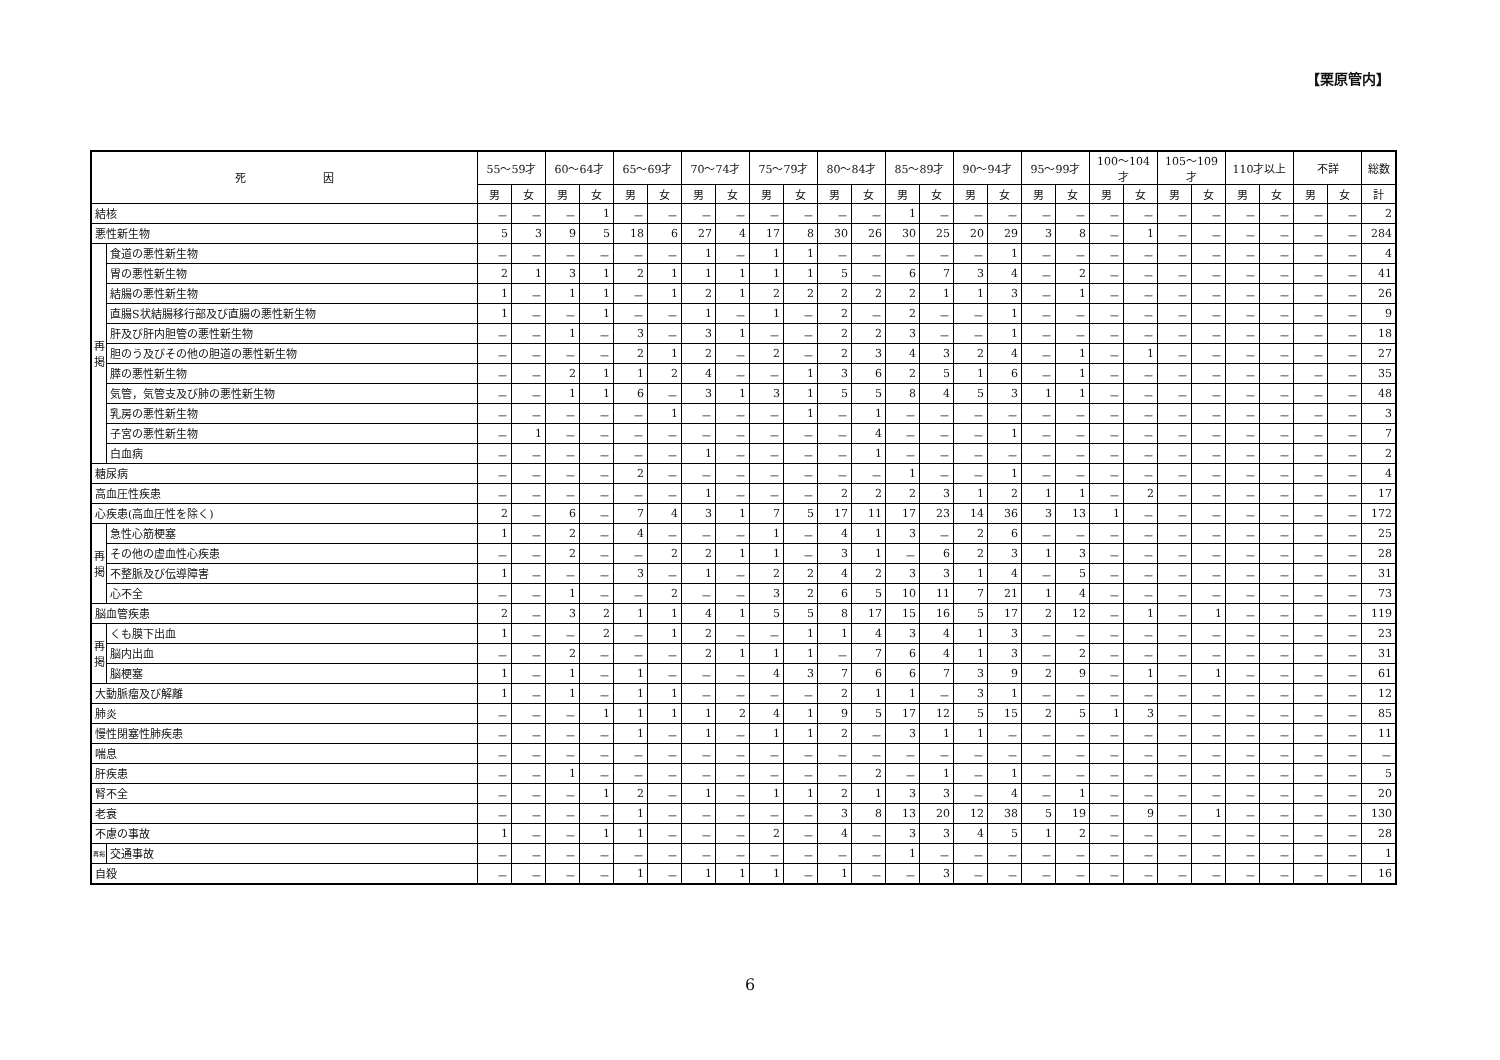【栗原管内】
| 死 因 | | 55～59才 | | 60～64才 | | 65～69才 | | 70～74才 | | 75～79才 | | 80～84才 | | 85～89才 | | 90～94才 | | 95～99才 | | 100～104才 | | 105～109才 | | 110才以上 | | 不詳 | | 総数 |
| --- | --- | --- | --- | --- | --- | --- | --- | --- | --- | --- | --- | --- | --- | --- | --- | --- | --- | --- | --- | --- | --- | --- | --- | --- | --- | --- | --- | --- |
| | | 男 | 女 | 男 | 女 | 男 | 女 | 男 | 女 | 男 | 女 | 男 | 女 | 男 | 女 | 男 | 女 | 男 | 女 | 男 | 女 | 男 | 女 | 男 | 女 | 男 | 女 | 計 |
| 結核 | | － | － | － | 1 | － | － | － | － | － | － | － | － | 1 | － | － | － | － | － | － | － | － | － | － | － | － | － | 2 |
| 悪性新生物 | | 5 | 3 | 9 | 5 | 18 | 6 | 27 | 4 | 17 | 8 | 30 | 26 | 30 | 25 | 20 | 29 | 3 | 8 | － | 1 | － | － | － | － | － | － | 284 |
| 再 掲 | 食道の悪性新生物 | － | － | － | － | － | － | 1 | － | 1 | 1 | － | － | － | － | － | 1 | － | － | － | － | － | － | － | － | － | － | 4 |
| | 胃の悪性新生物 | 2 | 1 | 3 | 1 | 2 | 1 | 1 | 1 | 1 | 1 | 5 | － | 6 | 7 | 3 | 4 | － | 2 | － | － | － | － | － | － | － | － | 41 |
| | 結腸の悪性新生物 | 1 | － | 1 | 1 | － | 1 | 2 | 1 | 2 | 2 | 2 | 2 | 2 | 1 | 1 | 3 | － | 1 | － | － | － | － | － | － | － | － | 26 |
| | 直腸S状結腸移行部及び直腸の悪性新生物 | 1 | － | － | 1 | － | － | 1 | － | 1 | － | 2 | － | 2 | － | － | 1 | － | － | － | － | － | － | － | － | － | － | 9 |
| | 肝及び肝内胆管の悪性新生物 | － | － | 1 | － | 3 | － | 3 | 1 | － | － | 2 | 2 | 3 | － | － | 1 | － | － | － | － | － | － | － | － | － | － | 18 |
| | 胆のう及びその他の胆道の悪性新生物 | － | － | － | － | 2 | 1 | 2 | － | 2 | － | 2 | 3 | 4 | 3 | 2 | 4 | － | 1 | － | 1 | － | － | － | － | － | － | 27 |
| | 膵の悪性新生物 | － | － | 2 | 1 | 1 | 2 | 4 | － | － | 1 | 3 | 6 | 2 | 5 | 1 | 6 | － | 1 | － | － | － | － | － | － | － | － | 35 |
| | 気管，気管支及び肺の悪性新生物 | － | － | 1 | 1 | 6 | － | 3 | 1 | 3 | 1 | 5 | 5 | 8 | 4 | 5 | 3 | 1 | 1 | － | － | － | － | － | － | － | － | 48 |
| | 乳房の悪性新生物 | － | － | － | － | － | 1 | － | － | － | 1 | － | 1 | － | － | － | － | － | － | － | － | － | － | － | － | － | － | 3 |
| | 子宮の悪性新生物 | － | 1 | － | － | － | － | － | － | － | － | － | 4 | － | － | － | 1 | － | － | － | － | － | － | － | － | － | － | 7 |
| | 白血病 | － | － | － | － | － | － | 1 | － | － | － | － | 1 | － | － | － | － | － | － | － | － | － | － | － | － | － | － | 2 |
| 糖尿病 | | － | － | － | － | 2 | － | － | － | － | － | － | － | 1 | － | － | 1 | － | － | － | － | － | － | － | － | － | － | 4 |
| 高血圧性疾患 | | － | － | － | － | － | － | 1 | － | － | － | 2 | 2 | 2 | 3 | 1 | 2 | 1 | 1 | － | 2 | － | － | － | － | － | － | 17 |
| 心疾患(高血圧性を除く) | | 2 | － | 6 | － | 7 | 4 | 3 | 1 | 7 | 5 | 17 | 11 | 17 | 23 | 14 | 36 | 3 | 13 | 1 | － | － | － | － | － | － | － | 172 |
| 再 掲 | 急性心筋梗塞 | 1 | － | 2 | － | 4 | － | － | － | 1 | － | 4 | 1 | 3 | － | 2 | 6 | － | － | － | － | － | － | － | － | － | － | 25 |
| | その他の虚血性心疾患 | － | － | 2 | － | － | 2 | 2 | 1 | 1 | － | 3 | 1 | － | 6 | 2 | 3 | 1 | 3 | － | － | － | － | － | － | － | － | 28 |
| | 不整脈及び伝導障害 | 1 | － | － | － | 3 | － | 1 | － | 2 | 2 | 4 | 2 | 3 | 3 | 1 | 4 | － | 5 | － | － | － | － | － | － | － | － | 31 |
| | 心不全 | － | － | 1 | － | － | 2 | － | － | 3 | 2 | 6 | 5 | 10 | 11 | 7 | 21 | 1 | 4 | － | － | － | － | － | － | － | － | 73 |
| 脳血管疾患 | | 2 | － | 3 | 2 | 1 | 1 | 4 | 1 | 5 | 5 | 8 | 17 | 15 | 16 | 5 | 17 | 2 | 12 | － | 1 | － | 1 | － | － | － | － | 119 |
| 再 掲 | くも膜下出血 | 1 | － | － | 2 | － | 1 | 2 | － | － | 1 | 1 | 4 | 3 | 4 | 1 | 3 | － | － | － | － | － | － | － | － | － | － | 23 |
| | 脳内出血 | － | － | 2 | － | － | － | 2 | 1 | 1 | 1 | － | 7 | 6 | 4 | 1 | 3 | － | 2 | － | － | － | － | － | － | － | － | 31 |
| | 脳梗塞 | 1 | － | 1 | － | 1 | － | － | － | 4 | 3 | 7 | 6 | 6 | 7 | 3 | 9 | 2 | 9 | － | 1 | － | 1 | － | － | － | － | 61 |
| 大動脈瘤及び解離 | | 1 | － | 1 | － | 1 | 1 | － | － | － | － | 2 | 1 | 1 | － | 3 | 1 | － | － | － | － | － | － | － | － | － | － | 12 |
| 肺炎 | | － | － | － | 1 | 1 | 1 | 1 | 2 | 4 | 1 | 9 | 5 | 17 | 12 | 5 | 15 | 2 | 5 | 1 | 3 | － | － | － | － | － | － | 85 |
| 慢性閉塞性肺疾患 | | － | － | － | － | 1 | － | 1 | － | 1 | 1 | 2 | － | 3 | 1 | 1 | － | － | － | － | － | － | － | － | － | － | － | 11 |
| 喘息 | | － | － | － | － | － | － | － | － | － | － | － | － | － | － | － | － | － | － | － | － | － | － | － | － | － | － | － |
| 肝疾患 | | － | － | 1 | － | － | － | － | － | － | － | － | 2 | － | 1 | － | 1 | － | － | － | － | － | － | － | － | － | － | 5 |
| 腎不全 | | － | － | － | 1 | 2 | － | 1 | － | 1 | 1 | 2 | 1 | 3 | 3 | － | 4 | － | 1 | － | － | － | － | － | － | － | － | 20 |
| 老衰 | | － | － | － | － | 1 | － | － | － | － | － | 3 | 8 | 13 | 20 | 12 | 38 | 5 | 19 | － | 9 | － | 1 | － | － | － | － | 130 |
| 不慮の事故 | | 1 | － | － | 1 | 1 | － | － | － | 2 | － | 4 | － | 3 | 3 | 4 | 5 | 1 | 2 | － | － | － | － | － | － | － | － | 28 |
| 再掲 | 交通事故 | － | － | － | － | － | － | － | － | － | － | － | － | 1 | － | － | － | － | － | － | － | － | － | － | － | － | － | 1 |
| 自殺 | | － | － | － | － | 1 | － | 1 | 1 | 1 | － | 1 | － | － | 3 | － | － | － | － | － | － | － | － | － | － | － | － | 16 |
6